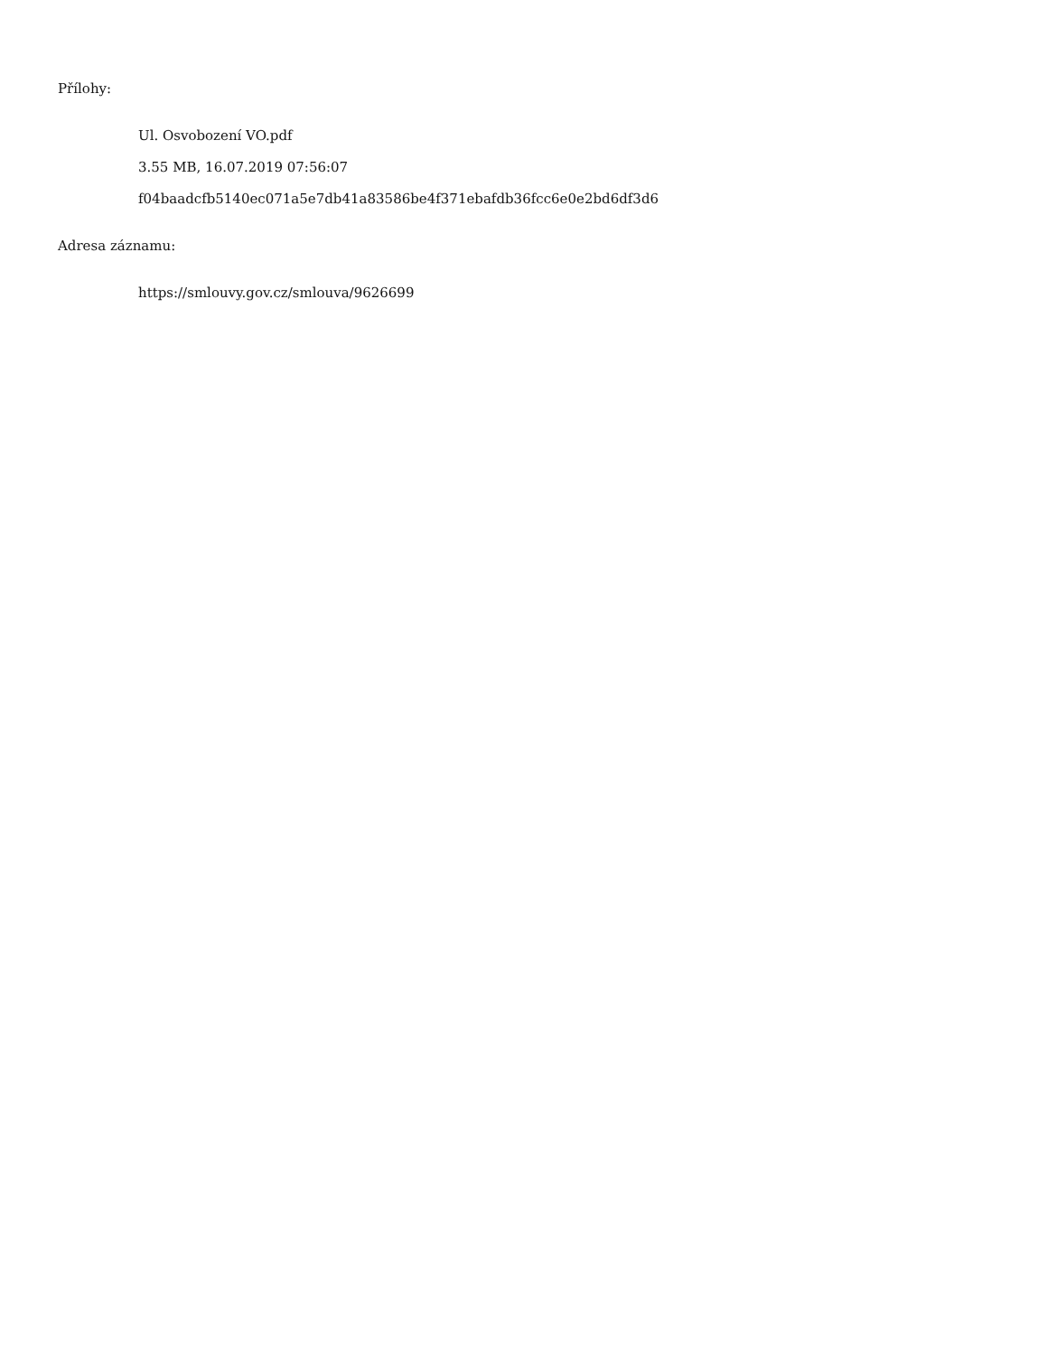Přílohy:
Ul. Osvobození VO.pdf
3.55 MB, 16.07.2019 07:56:07
f04baadcfb5140ec071a5e7db41a83586be4f371ebafdb36fcc6e0e2bd6df3d6
Adresa záznamu:
https://smlouvy.gov.cz/smlouva/9626699